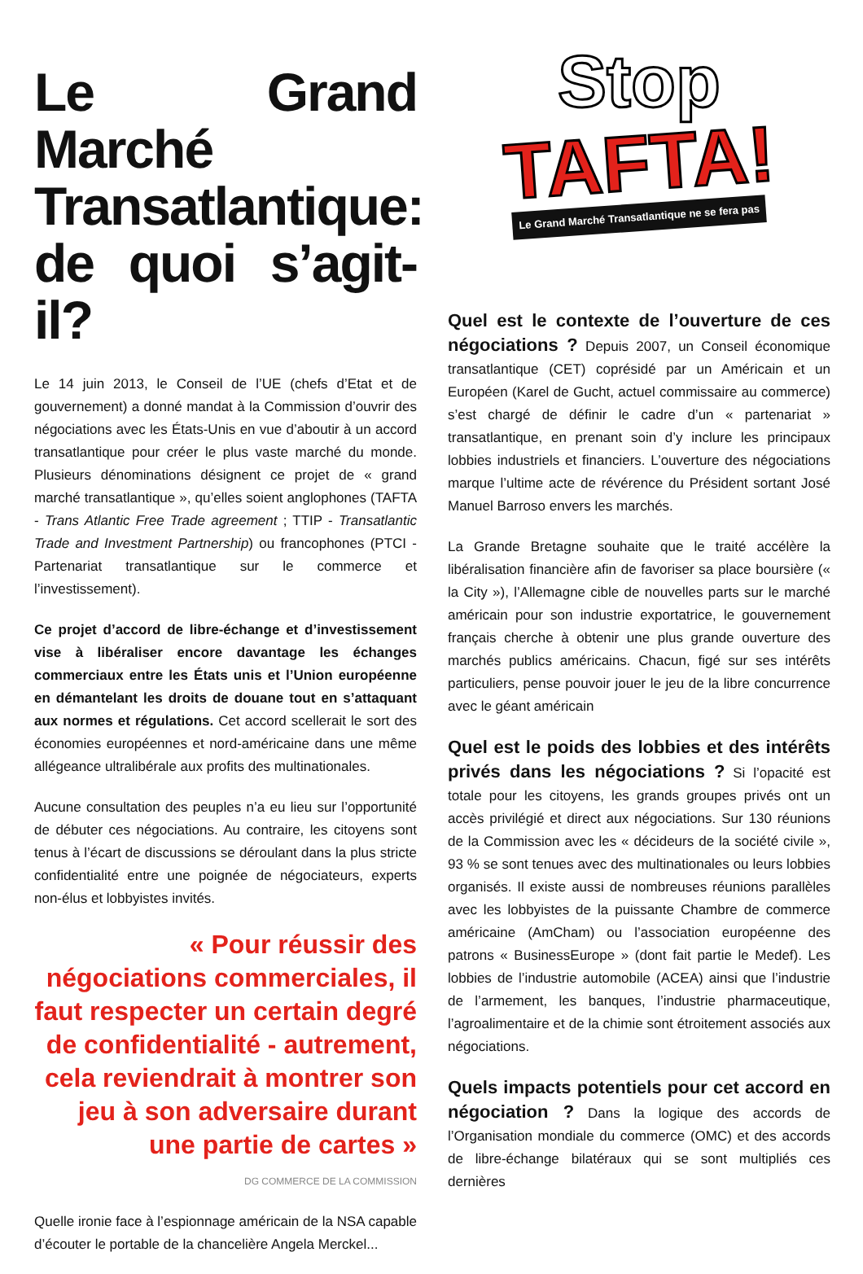Le Grand Marché Transatlantique: de quoi s’agit-il?
Le 14 juin 2013, le Conseil de l’UE (chefs d’Etat et de gouvernement) a donné mandat à la Commission d’ouvrir des négociations avec les États-Unis en vue d’aboutir à un accord transatlantique pour créer le plus vaste marché du monde. Plusieurs dénominations désignent ce projet de « grand marché transatlantique », qu’elles soient anglophones (TAFTA - Trans Atlantic Free Trade agreement ; TTIP - Transatlantic Trade and Investment Partnership) ou francophones (PTCI - Partenariat transatlantique sur le commerce et l’investissement).
Ce projet d’accord de libre-échange et d’investissement vise à libéraliser encore davantage les échanges commerciaux entre les États unis et l’Union européenne en démantelant les droits de douane tout en s’attaquant aux normes et régulations. Cet accord scellerait le sort des économies européennes et nord-américaine dans une même allégeance ultralibérale aux profits des multinationales.
Aucune consultation des peuples n’a eu lieu sur l’opportunité de débuter ces négociations. Au contraire, les citoyens sont tenus à l’écart de discussions se déroulant dans la plus stricte confidentialité entre une poignée de négociateurs, experts non-élus et lobbyistes invités.
« Pour réussir des négociations commerciales, il faut respecter un certain degré de confidentialité - autrement, cela reviendrait à montrer son jeu à son adversaire durant une partie de cartes »
DG COMMERCE DE LA COMMISSION
Quelle ironie face à l’espionnage américain de la NSA capable d’écouter le portable de la chancelière Angela Merckel...
Stop
TAFTA!
Le Grand Marché Transatlantique ne se fera pas
Quel est le contexte de l’ouverture de ces négociations ? Depuis 2007, un Conseil économique transatlantique (CET) coprésidé par un Américain et un Européen (Karel de Gucht, actuel commissaire au commerce) s’est chargé de définir le cadre d’un « partenariat » transatlantique, en prenant soin d’y inclure les principaux lobbies industriels et financiers. L’ouverture des négociations marque l’ultime acte de révérence du Président sortant José Manuel Barroso envers les marchés.
La Grande Bretagne souhaite que le traité accélère la libéralisation financière afin de favoriser sa place boursière (« la City »), l’Allemagne cible de nouvelles parts sur le marché américain pour son industrie exportatrice, le gouvernement français cherche à obtenir une plus grande ouverture des marchés publics américains. Chacun, figé sur ses intérêts particuliers, pense pouvoir jouer le jeu de la libre concurrence avec le géant américain
Quel est le poids des lobbies et des intérêts privés dans les négociations ? Si l’opacité est totale pour les citoyens, les grands groupes privés ont un accès privilégié et direct aux négociations. Sur 130 réunions de la Commission avec les « décideurs de la société civile », 93 % se sont tenues avec des multinationales ou leurs lobbies organisés. Il existe aussi de nombreuses réunions parallèles avec les lobbyistes de la puissante Chambre de commerce américaine (AmCham) ou l’association européenne des patrons « BusinessEurope » (dont fait partie le Medef). Les lobbies de l’industrie automobile (ACEA) ainsi que l’industrie de l’armement, les banques, l’industrie pharmaceutique, l’agroalimentaire et de la chimie sont étroitement associés aux négociations.
Quels impacts potentiels pour cet accord en négociation ? Dans la logique des accords de l’Organisation mondiale du commerce (OMC) et des accords de libre-échange bilatéraux qui se sont multipliés ces dernières